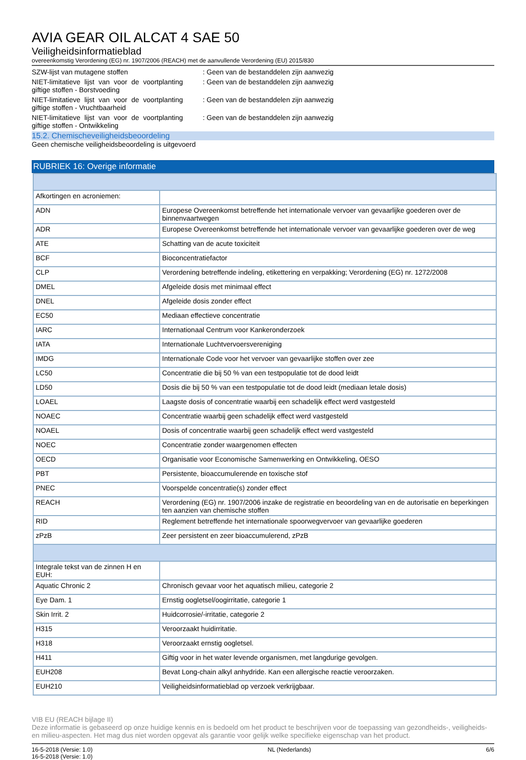AVIA GEAR OIL ALCAT 4 SAE 50
Veiligheidsinformatieblad
overeenkomstig Verordening (EG) nr. 1907/2006 (REACH) met de aanvullende Verordening (EU) 2015/830
SZW-lijst van mutagene stoffen : Geen van de bestanddelen zijn aanwezig
NIET-limitatieve lijst van voor de voortplanting giftige stoffen - Borstvoeding
: Geen van de bestanddelen zijn aanwezig
NIET-limitatieve lijst van voor de voortplanting giftige stoffen - Vruchtbaarheid
: Geen van de bestanddelen zijn aanwezig
NIET-limitatieve lijst van voor de voortplanting giftige stoffen - Ontwikkeling
: Geen van de bestanddelen zijn aanwezig
15.2. Chemischeveiligheidsbeoordeling
Geen chemische veiligheidsbeoordeling is uitgevoerd
RUBRIEK 16: Overige informatie
| Afkortingen en acroniemen: | |
| ADN | Europese Overeenkomst betreffende het internationale vervoer van gevaarlijke goederen over de binnenvaartwegen |
| ADR | Europese Overeenkomst betreffende het internationale vervoer van gevaarlijke goederen over de weg |
| ATE | Schatting van de acute toxiciteit |
| BCF | Bioconcentratiefactor |
| CLP | Verordening betreffende indeling, etikettering en verpakking; Verordening (EG) nr. 1272/2008 |
| DMEL | Afgeleide dosis met minimaal effect |
| DNEL | Afgeleide dosis zonder effect |
| EC50 | Mediaan effectieve concentratie |
| IARC | Internationaal Centrum voor Kankeronderzoek |
| IATA | Internationale Luchtvervoersvereniging |
| IMDG | Internationale Code voor het vervoer van gevaarlijke stoffen over zee |
| LC50 | Concentratie die bij 50 % van een testpopulatie tot de dood leidt |
| LD50 | Dosis die bij 50 % van een testpopulatie tot de dood leidt (mediaan letale dosis) |
| LOAEL | Laagste dosis of concentratie waarbij een schadelijk effect werd vastgesteld |
| NOAEC | Concentratie waarbij geen schadelijk effect werd vastgesteld |
| NOAEL | Dosis of concentratie waarbij geen schadelijk effect werd vastgesteld |
| NOEC | Concentratie zonder waargenomen effecten |
| OECD | Organisatie voor Economische Samenwerking en Ontwikkeling, OESO |
| PBT | Persistente, bioaccumulerende en toxische stof |
| PNEC | Voorspelde concentratie(s) zonder effect |
| REACH | Verordening (EG) nr. 1907/2006 inzake de registratie en beoordeling van en de autorisatie en beperkingen ten aanzien van chemische stoffen |
| RID | Reglement betreffende het internationale spoorwegvervoer van gevaarlijke goederen |
| zPzB | Zeer persistent en zeer bioaccumulerend, zPzB |
| Integrale tekst van de zinnen H en EUH: | |
| Aquatic Chronic 2 | Chronisch gevaar voor het aquatisch milieu, categorie 2 |
| Eye Dam. 1 | Ernstig oogletsel/oogirritatie, categorie 1 |
| Skin Irrit. 2 | Huidcorrosie/-irritatie, categorie 2 |
| H315 | Veroorzaakt huidirritatie. |
| H318 | Veroorzaakt ernstig oogletsel. |
| H411 | Giftig voor in het water levende organismen, met langdurige gevolgen. |
| EUH208 | Bevat Long-chain alkyl anhydride. Kan een allergische reactie veroorzaken. |
| EUH210 | Veiligheidsinformatieblad op verzoek verkrijgbaar. |
VIB EU (REACH bijlage II)
Deze informatie is gebaseerd op onze huidige kennis en is bedoeld om het product te beschrijven voor de toepassing van gezondheids-, veiligheids-en milieu-aspecten. Het mag dus niet worden opgevat als garantie voor gelijk welke specifieke eigenschap van het product.
16-5-2018 (Versie: 1.0)
16-5-2018 (Versie: 1.0) NL (Nederlands) 6/6